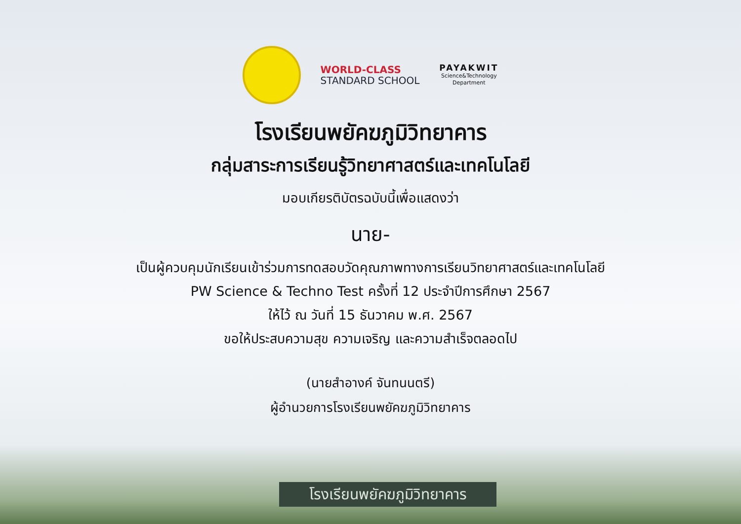WORLD-CLASS
STANDARD SCHOOL
PAYAKWIT
Science&Technology
Department
โรงเรียนพยัคฆภูมิวิทยาคาร
กลุ่มสาระการเรียนรู้วิทยาศาสตร์และเทคโนโลยี
มอบเกียรติบัตรฉบับนี้เพื่อแสดงว่า
นาย-
เป็นผู้ควบคุมนักเรียนเข้าร่วมการทดสอบวัดคุณภาพทางการเรียนวิทยาศาสตร์และเทคโนโลยี
PW Science & Techno Test ครั้งที่ 12 ประจำปีการศึกษา 2567
ให้ไว้ ณ วันที่ 15 ธันวาคม พ.ศ. 2567
ขอให้ประสบความสุข ความเจริญ และความสำเร็จตลอดไป
(นายสำอางค์ จันทนนตรี)
ผู้อำนวยการโรงเรียนพยัคฆภูมิวิทยาคาร
โรงเรียนพยัคฆภูมิวิทยาคาร